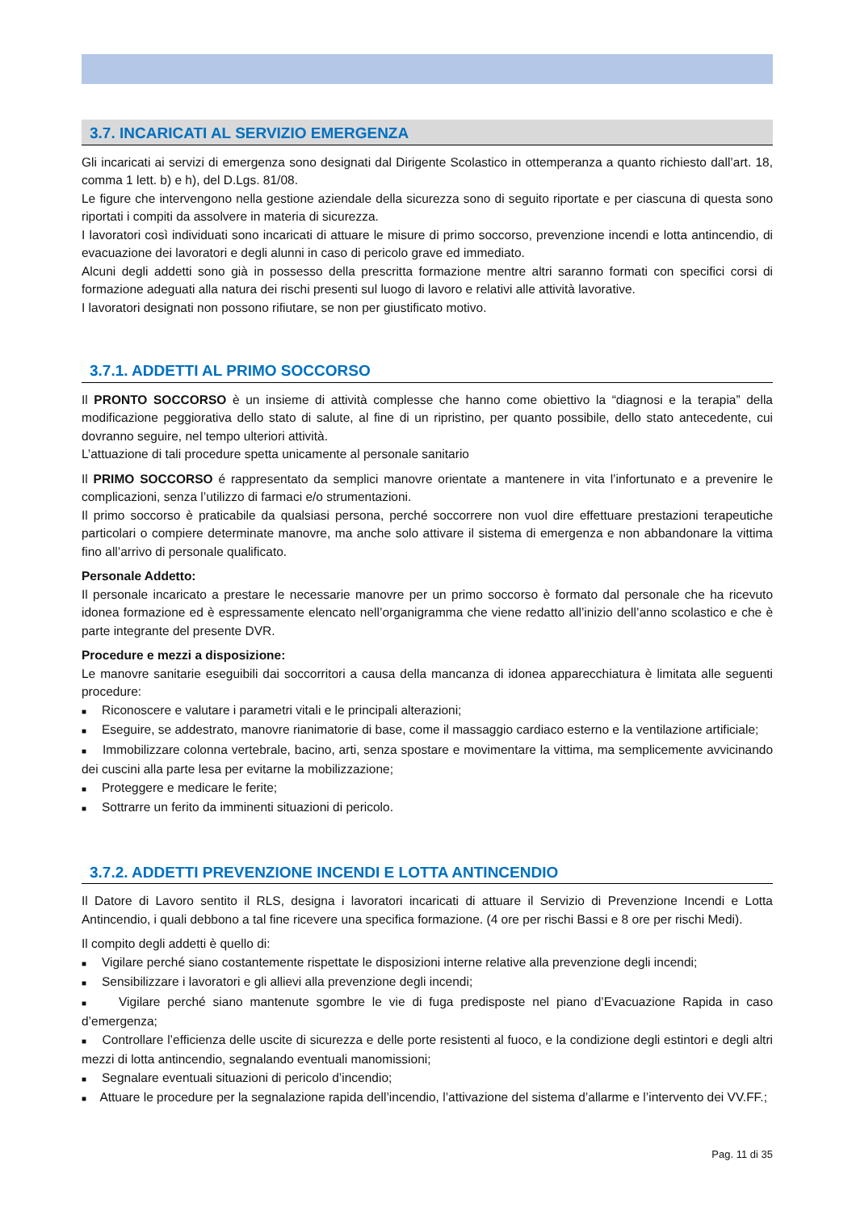3.7. INCARICATI AL SERVIZIO EMERGENZA
Gli incaricati ai servizi di emergenza sono designati dal Dirigente Scolastico in ottemperanza a quanto richiesto dall’art. 18, comma 1 lett. b) e h), del D.Lgs. 81/08.
Le figure che intervengono nella gestione aziendale della sicurezza sono di seguito riportate e per ciascuna di questa sono riportati i compiti da assolvere in materia di sicurezza.
I lavoratori così individuati sono incaricati di attuare le misure di primo soccorso, prevenzione incendi e lotta antincendio, di evacuazione dei lavoratori e degli alunni in caso di pericolo grave ed immediato.
Alcuni degli addetti sono già in possesso della prescritta formazione mentre altri saranno formati con specifici corsi di formazione adeguati alla natura dei rischi presenti sul luogo di lavoro e relativi alle attività lavorative.
I lavoratori designati non possono rifiutare, se non per giustificato motivo.
3.7.1. ADDETTI AL PRIMO SOCCORSO
Il PRONTO SOCCORSO è un insieme di attività complesse che hanno come obiettivo la “diagnosi e la terapia” della modificazione peggiorativa dello stato di salute, al fine di un ripristino, per quanto possibile, dello stato antecedente, cui dovranno seguire, nel tempo ulteriori attività.
L’attuazione di tali procedure spetta unicamente al personale sanitario
Il PRIMO SOCCORSO é rappresentato da semplici manovre orientate a mantenere in vita l’infortunato e a prevenire le complicazioni, senza l’utilizzo di farmaci e/o strumentazioni.
Il primo soccorso è praticabile da qualsiasi persona, perché soccorrere non vuol dire effettuare prestazioni terapeutiche particolari o compiere determinate manovre, ma anche solo attivare il sistema di emergenza e non abbandonare la vittima fino all’arrivo di personale qualificato.
Personale Addetto:
Il personale incaricato a prestare le necessarie manovre per un primo soccorso è formato dal personale che ha ricevuto idonea formazione ed è espressamente elencato nell’organigramma che viene redatto all’inizio dell’anno scolastico e che è parte integrante del presente DVR.
Procedure e mezzi a disposizione:
Le manovre sanitarie eseguibili dai soccorritori a causa della mancanza di idonea apparecchiatura è limitata alle seguenti procedure:
■ Riconoscere e valutare i parametri vitali e le principali alterazioni;
■ Eseguire, se addestrato, manovre rianimatorie di base, come il massaggio cardiaco esterno e la ventilazione artificiale;
■ Immobilizzare colonna vertebrale, bacino, arti, senza spostare e movimentare la vittima, ma semplicemente avvicinando dei cuscini alla parte lesa per evitarne la mobilizzazione;
■ Proteggere e medicare le ferite;
■ Sottrarre un ferito da imminenti situazioni di pericolo.
3.7.2. ADDETTI PREVENZIONE INCENDI E LOTTA ANTINCENDIO
Il Datore di Lavoro sentito il RLS, designa i lavoratori incaricati di attuare il Servizio di Prevenzione Incendi e Lotta Antincendio, i quali debbono a tal fine ricevere una specifica formazione. (4 ore per rischi Bassi e 8 ore per rischi Medi).
Il compito degli addetti è quello di:
■ Vigilare perché siano costantemente rispettate le disposizioni interne relative alla prevenzione degli incendi;
■ Sensibilizzare i lavoratori e gli allievi alla prevenzione degli incendi;
■ Vigilare perché siano mantenute sgombre le vie di fuga predisposte nel piano d’Evacuazione Rapida in caso d’emergenza;
■ Controllare l’efficienza delle uscite di sicurezza e delle porte resistenti al fuoco, e la condizione degli estintori e degli altri mezzi di lotta antincendio, segnalando eventuali manomissioni;
■ Segnalare eventuali situazioni di pericolo d’incendio;
■ Attuare le procedure per la segnalazione rapida dell’incendio, l’attivazione del sistema d’allarme e l’intervento dei VV.FF.;
Pag. 11 di 35